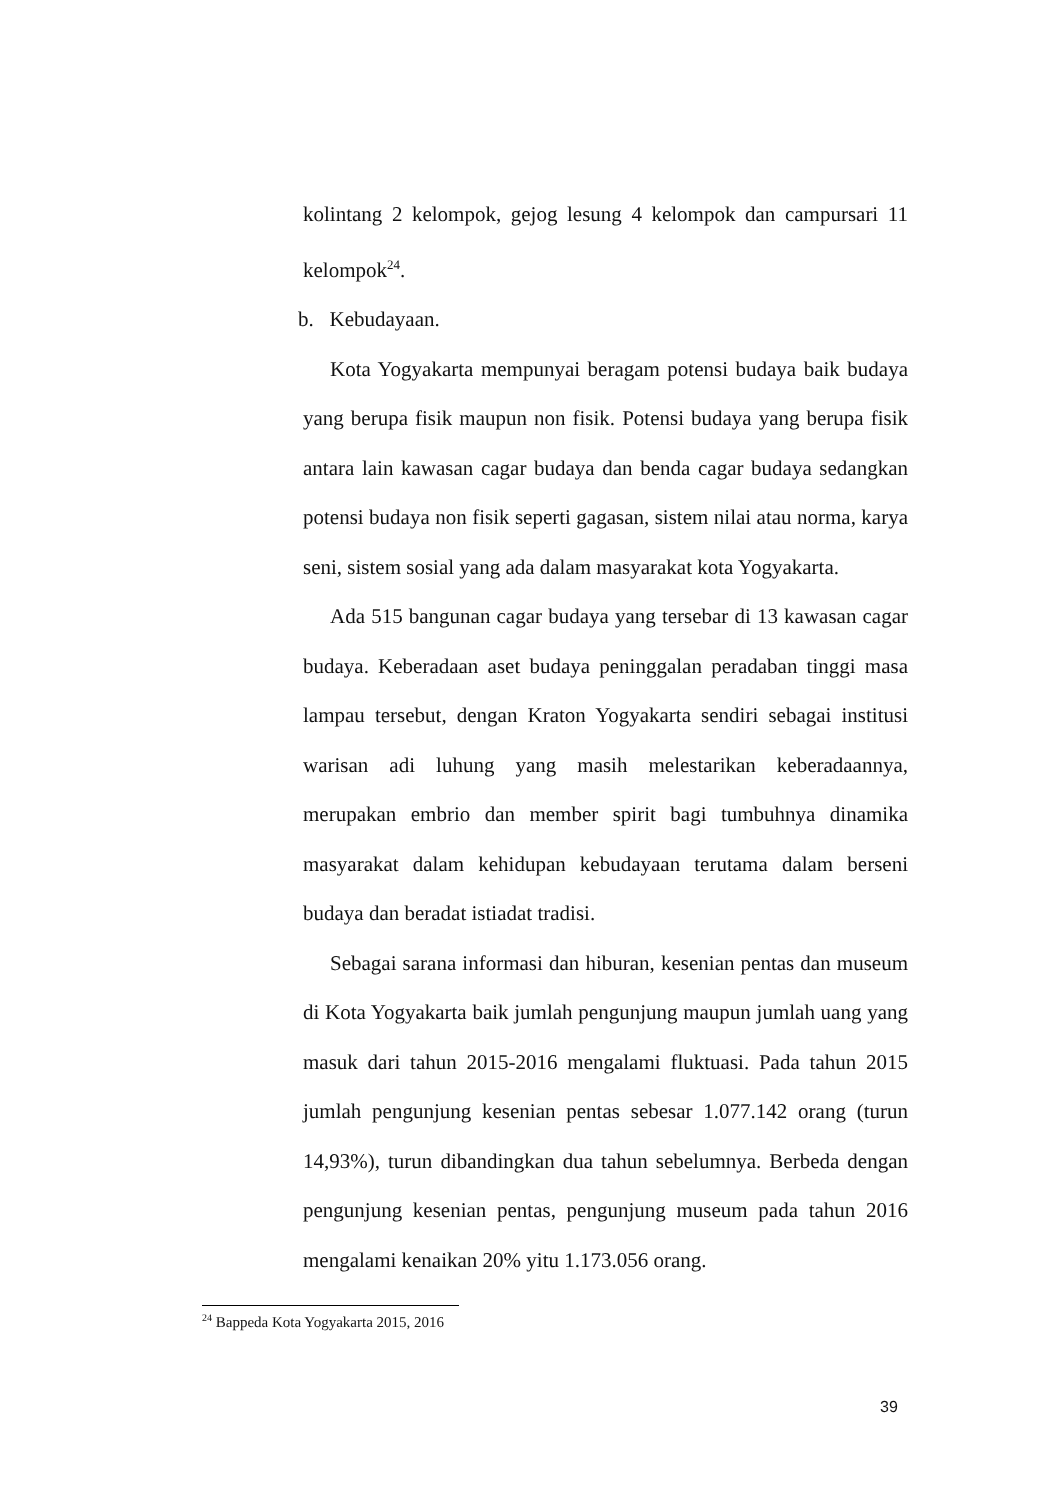kolintang 2 kelompok, gejog lesung 4 kelompok dan campursari 11 kelompok<sup>24</sup>.
b. Kebudayaan.
Kota Yogyakarta mempunyai beragam potensi budaya baik budaya yang berupa fisik maupun non fisik. Potensi budaya yang berupa fisik antara lain kawasan cagar budaya dan benda cagar budaya sedangkan potensi budaya non fisik seperti gagasan, sistem nilai atau norma, karya seni, sistem sosial yang ada dalam masyarakat kota Yogyakarta.
Ada 515 bangunan cagar budaya yang tersebar di 13 kawasan cagar budaya. Keberadaan aset budaya peninggalan peradaban tinggi masa lampau tersebut, dengan Kraton Yogyakarta sendiri sebagai institusi warisan adi luhung yang masih melestarikan keberadaannya, merupakan embrio dan member spirit bagi tumbuhnya dinamika masyarakat dalam kehidupan kebudayaan terutama dalam berseni budaya dan beradat istiadat tradisi.
Sebagai sarana informasi dan hiburan, kesenian pentas dan museum di Kota Yogyakarta baik jumlah pengunjung maupun jumlah uang yang masuk dari tahun 2015-2016 mengalami fluktuasi. Pada tahun 2015 jumlah pengunjung kesenian pentas sebesar 1.077.142 orang (turun 14,93%), turun dibandingkan dua tahun sebelumnya. Berbeda dengan pengunjung kesenian pentas, pengunjung museum pada tahun 2016 mengalami kenaikan 20% yitu 1.173.056 orang.
<sup>24</sup> Bappeda Kota Yogyakarta 2015, 2016
39